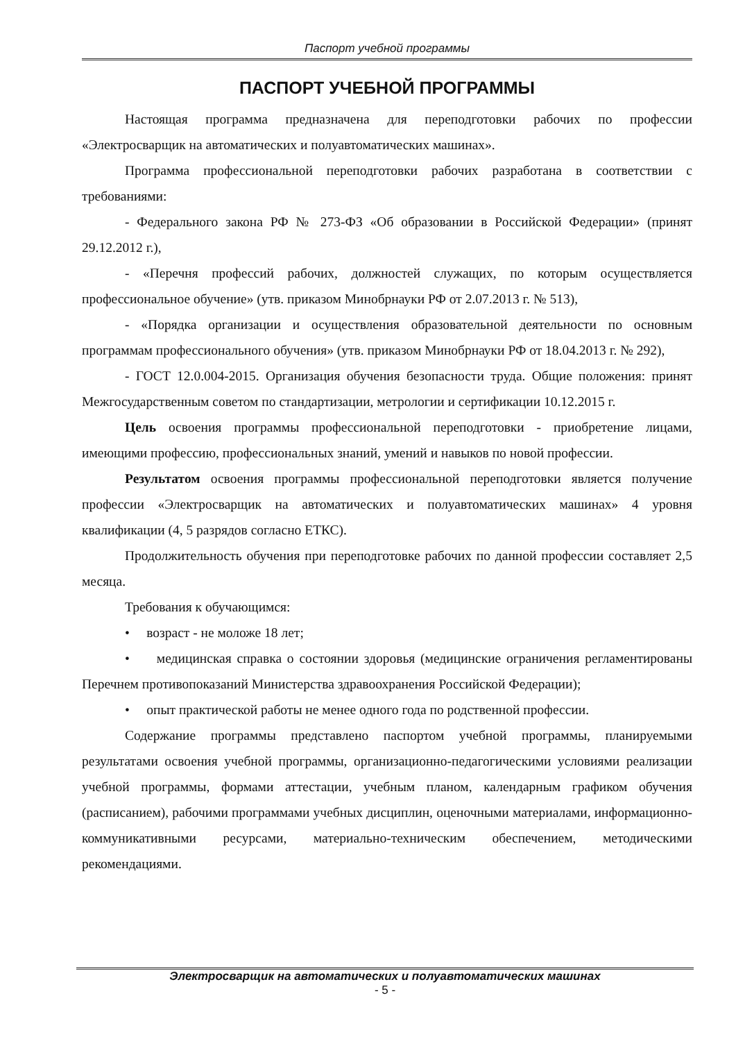Паспорт учебной программы
ПАСПОРТ УЧЕБНОЙ ПРОГРАММЫ
Настоящая программа предназначена для переподготовки рабочих по профессии «Электросварщик на автоматических и полуавтоматических машинах».
Программа профессиональной переподготовки рабочих разработана в соответствии с требованиями:
- Федерального закона РФ № 273-ФЗ «Об образовании в Российской Федерации» (принят 29.12.2012 г.),
- «Перечня профессий рабочих, должностей служащих, по которым осуществляется профессиональное обучение» (утв. приказом Минобрнауки РФ от 2.07.2013 г. № 513),
- «Порядка организации и осуществления образовательной деятельности по основным программам профессионального обучения» (утв. приказом Минобрнауки РФ от 18.04.2013 г. № 292),
- ГОСТ 12.0.004-2015. Организация обучения безопасности труда. Общие положения: принят Межгосударственным советом по стандартизации, метрологии и сертификации 10.12.2015 г.
Цель освоения программы профессиональной переподготовки - приобретение лицами, имеющими профессию, профессиональных знаний, умений и навыков по новой профессии.
Результатом освоения программы профессиональной переподготовки является получение профессии «Электросварщик на автоматических и полуавтоматических машинах» 4 уровня квалификации (4, 5 разрядов согласно ЕТКС).
Продолжительность обучения при переподготовке рабочих по данной профессии составляет 2,5 месяца.
Требования к обучающимся:
• возраст - не моложе 18 лет;
• медицинская справка о состоянии здоровья (медицинские ограничения регламентированы Перечнем противопоказаний Министерства здравоохранения Российской Федерации);
• опыт практической работы не менее одного года по родственной профессии.
Содержание программы представлено паспортом учебной программы, планируемыми результатами освоения учебной программы, организационно-педагогическими условиями реализации учебной программы, формами аттестации, учебным планом, календарным графиком обучения (расписанием), рабочими программами учебных дисциплин, оценочными материалами, информационно-коммуникативными ресурсами, материально-техническим обеспечением, методическими рекомендациями.
Электросварщик на автоматических и полуавтоматических машинах
- 5 -